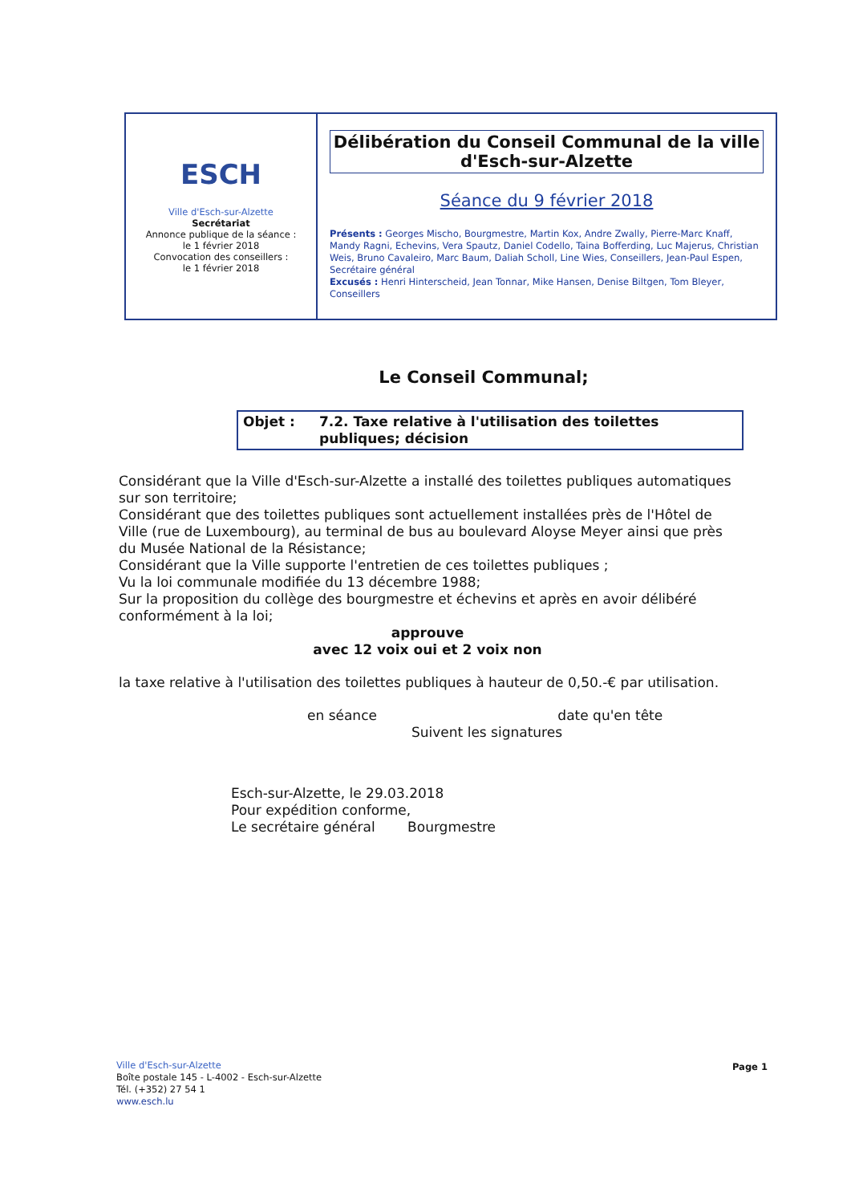ESCH
Ville d'Esch-sur-Alzette
Secrétariat
Annonce publique de la séance :
le 1 février 2018
Convocation des conseillers :
le 1 février 2018
Délibération du Conseil Communal de la ville d'Esch-sur-Alzette
Séance du 9 février 2018
Présents : Georges Mischo, Bourgmestre, Martin Kox, Andre Zwally, Pierre-Marc Knaff, Mandy Ragni, Echevins, Vera Spautz, Daniel Codello, Taina Bofferding, Luc Majerus, Christian Weis, Bruno Cavaleiro, Marc Baum, Daliah Scholl, Line Wies, Conseillers, Jean-Paul Espen, Secrétaire général
Excusés : Henri Hinterscheid, Jean Tonnar, Mike Hansen, Denise Biltgen, Tom Bleyer, Conseillers
Le Conseil Communal;
Objet : 7.2. Taxe relative à l'utilisation des toilettes publiques; décision
Considérant que la Ville d'Esch-sur-Alzette a installé des toilettes publiques automatiques sur son territoire;
Considérant que des toilettes publiques sont actuellement installées près de l'Hôtel de Ville (rue de Luxembourg), au terminal de bus au boulevard Aloyse Meyer ainsi que près du Musée National de la Résistance;
Considérant que la Ville supporte l'entretien de ces toilettes publiques ;
Vu la loi communale modifiée du 13 décembre 1988;
Sur la proposition du collège des bourgmestre et échevins et après en avoir délibéré conformément à la loi;
approuve
avec 12 voix oui et 2 voix non
la taxe relative à l'utilisation des toilettes publiques à hauteur de 0,50.-€ par utilisation.
en séance date qu'en tête
Suivent les signatures
Esch-sur-Alzette, le 29.03.2018
Pour expédition conforme,
Le secrétaire général Bourgmestre
Ville d'Esch-sur-Alzette
Boîte postale 145 - L-4002 - Esch-sur-Alzette
Tél. (+352) 27 54 1
www.esch.lu
Page 1